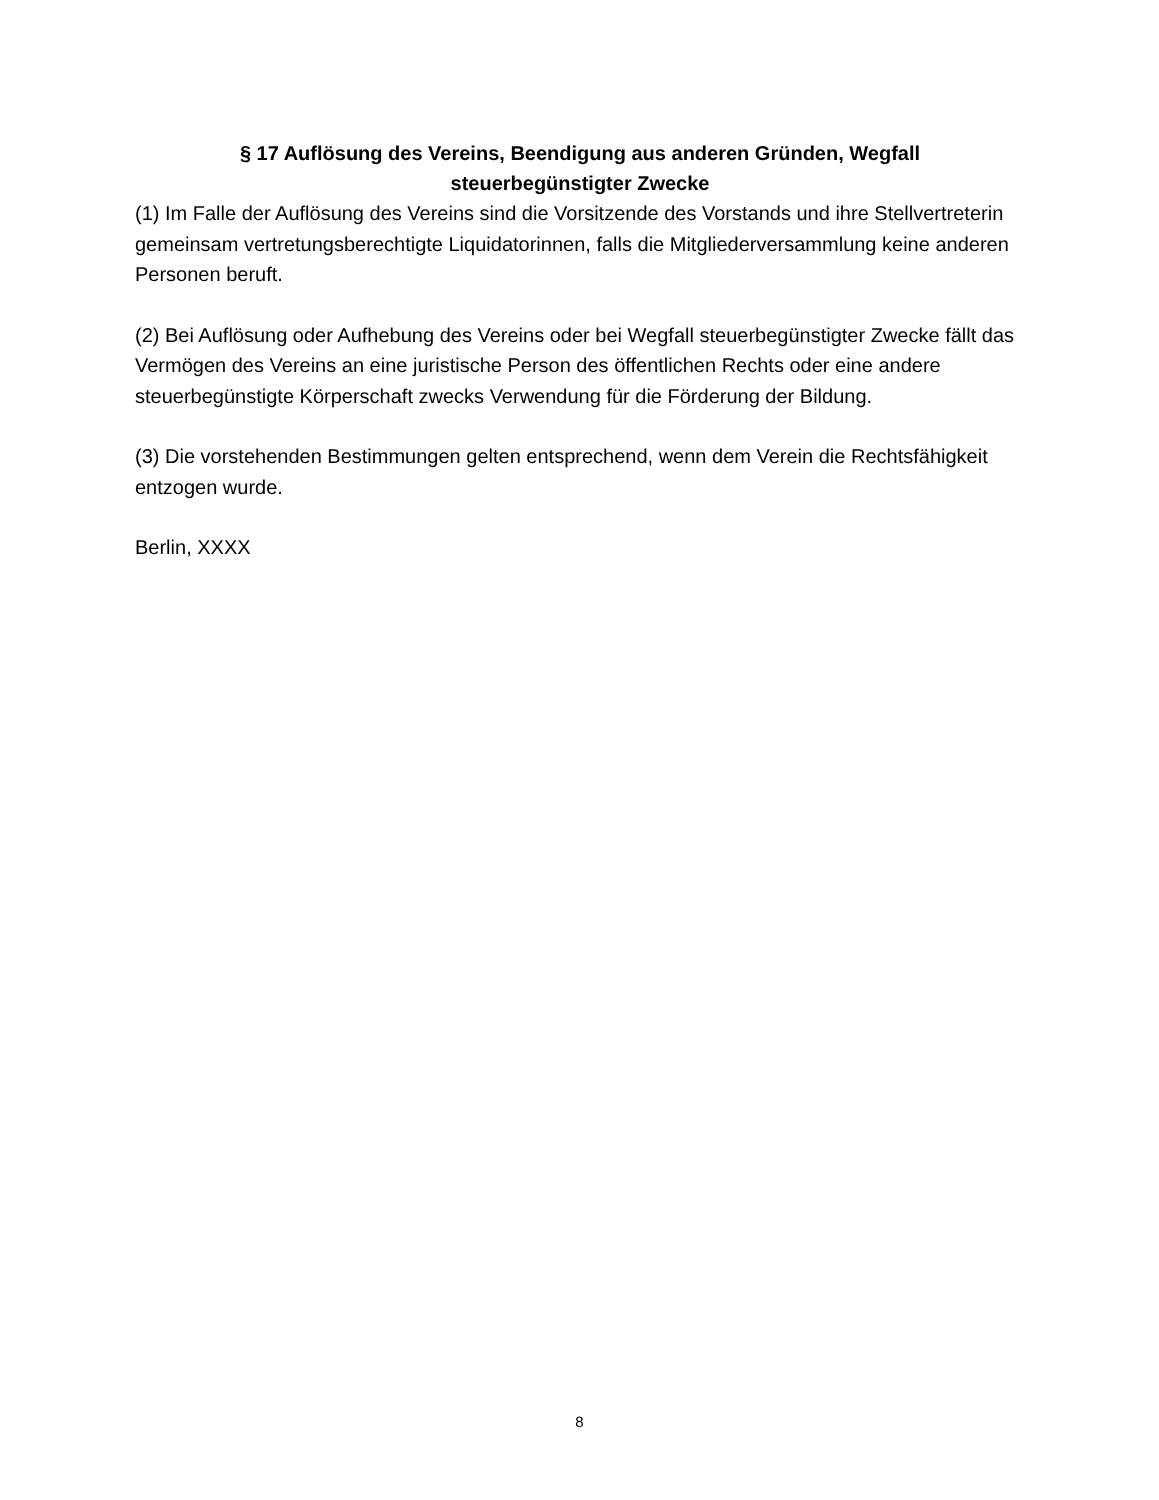§ 17 Auflösung des Vereins, Beendigung aus anderen Gründen, Wegfall
steuerbegünstigter Zwecke
(1) Im Falle der Auflösung des Vereins sind die Vorsitzende des Vorstands und ihre Stellvertreterin gemeinsam vertretungsberechtigte Liquidatorinnen, falls die Mitgliederversammlung keine anderen Personen beruft.
(2) Bei Auflösung oder Aufhebung des Vereins oder bei Wegfall steuerbegünstigter Zwecke fällt das Vermögen des Vereins an eine juristische Person des öffentlichen Rechts oder eine andere steuerbegünstigte Körperschaft zwecks Verwendung für die Förderung der Bildung.
(3) Die vorstehenden Bestimmungen gelten entsprechend, wenn dem Verein die Rechtsfähigkeit entzogen wurde.
Berlin, XXXX
8